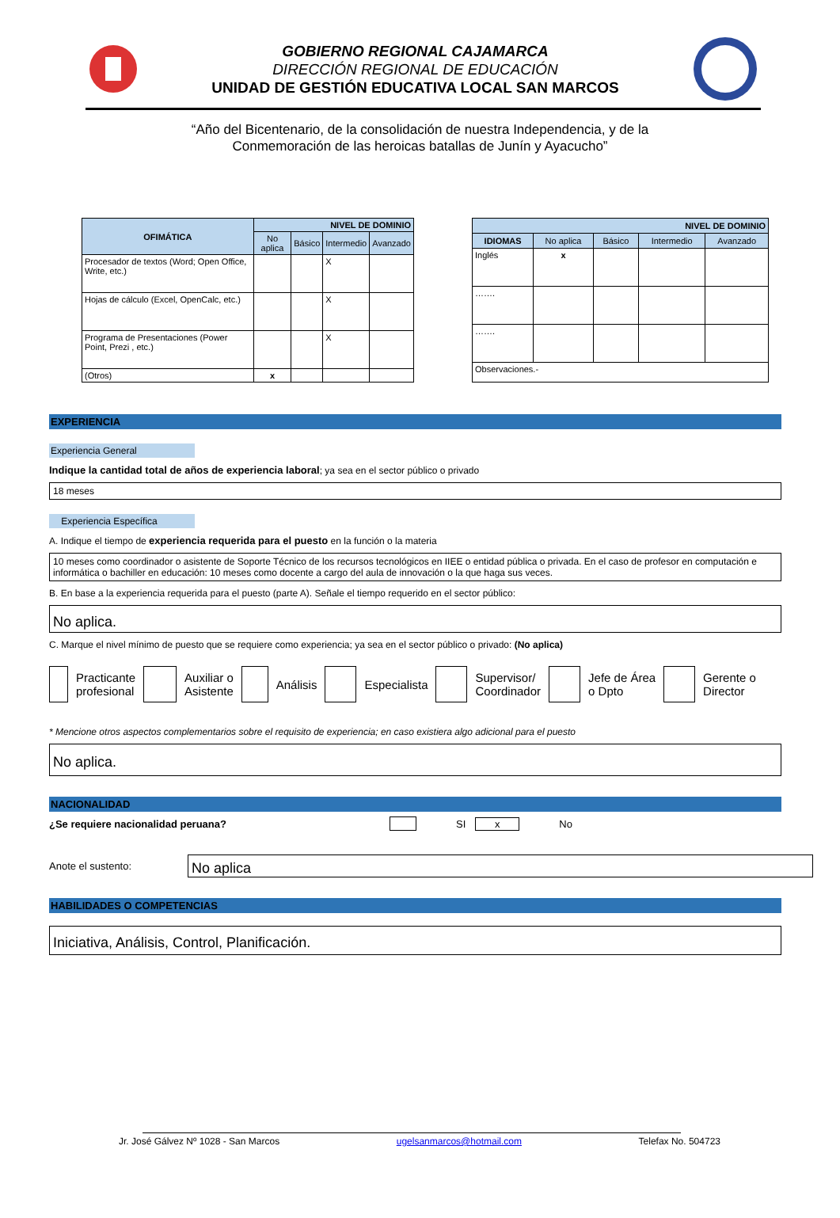GOBIERNO REGIONAL CAJAMARCA
DIRECCIÓN REGIONAL DE EDUCACIÓN
UNIDAD DE GESTIÓN EDUCATIVA LOCAL SAN MARCOS
“Año del Bicentenario, de la consolidación de nuestra Independencia, y de la
Conmemoración de las heroicas batallas de Junín y Ayacucho”
| OFIMÁTICA | NIVEL DE DOMINIO | | | |
| --- | --- | --- | --- | --- |
| | No aplica | Básico | Intermedio | Avanzado |
| Procesador de textos (Word; Open Office, Write, etc.) | | | X | |
| Hojas de cálculo (Excel, OpenCalc, etc.) | | | X | |
| Programa de Presentaciones (Power Point, Prezi , etc.) | | | X | |
| (Otros) | x | | | |
| NIVEL DE DOMINIO | | | | |
| --- | --- | --- | --- | --- |
| IDIOMAS | No aplica | Básico | Intermedio | Avanzado |
| Inglés | x | | | |
| ……. | | | | |
| ……. | | | | |
| Observaciones.- | | | | |
EXPERIENCIA
Experiencia General
Indique la cantidad total de años de experiencia laboral; ya sea en el sector público o privado
18 meses
Experiencia Específica
A. Indique el tiempo de experiencia requerida para el puesto en la función o la materia
10 meses como coordinador o asistente de Soporte Técnico de los recursos tecnológicos en IIEE o entidad pública o privada. En el caso de profesor en computación e informática o bachiller en educación: 10 meses como docente a cargo del aula de innovación o la que haga sus veces.
B. En base a la experiencia requerida para el puesto (parte A). Señale el tiempo requerido en el sector público:
No aplica.
C. Marque el nivel mínimo de puesto que se requiere como experiencia; ya sea en el sector público o privado: (No aplica)
Practicante
profesional
Auxiliar o
Asistente
Análisis Especialista
Supervisor/
Coordinador
Jefe de Área
o Dpto
Gerente o
Director
* Mencione otros aspectos complementarios sobre el requisito de experiencia; en caso existiera algo adicional para el puesto
No aplica.
NACIONALIDAD
¿Se requiere nacionalidad peruana? SI x No
Anote el sustento:
No aplica
HABILIDADES O COMPETENCIAS
Iniciativa, Análisis, Control, Planificación.
Jr. José Gálvez Nº 1028 - San Marcos ugelsanmarcos@hotmail.com Telefax No. 504723